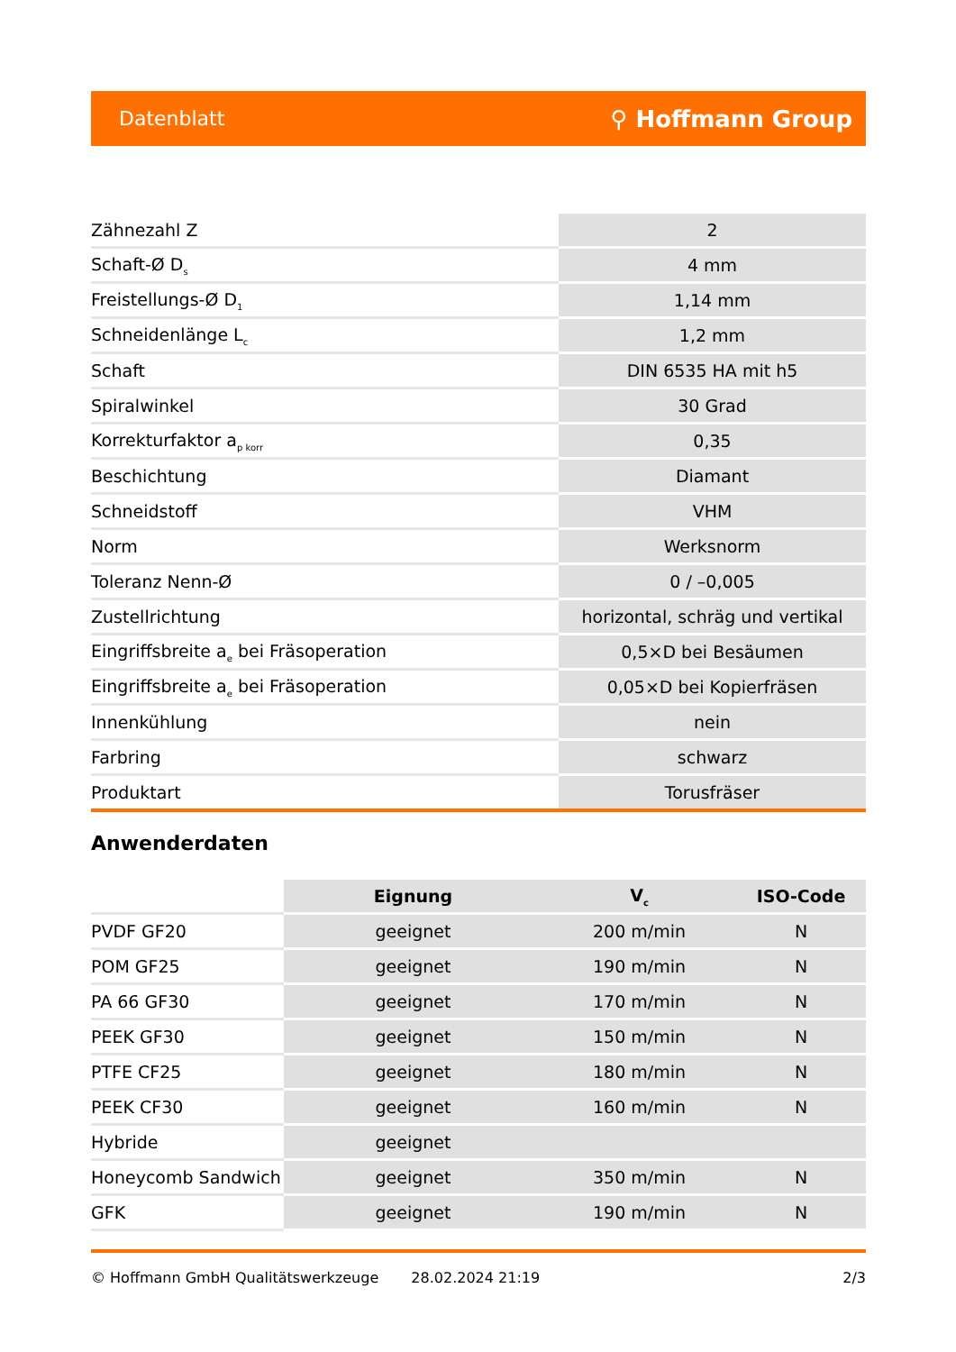Datenblatt ⚲ Hoffmann Group
| Zähnezahl Z | 2 |
| Schaft-Ø D<sub>s</sub> | 4 mm |
| Freistellungs-Ø D<sub>1</sub> | 1,14 mm |
| Schneidenlänge L<sub>c</sub> | 1,2 mm |
| Schaft | DIN 6535 HA mit h5 |
| Spiralwinkel | 30 Grad |
| Korrekturfaktor a<sub>p korr</sub> | 0,35 |
| Beschichtung | Diamant |
| Schneidstoff | VHM |
| Norm | Werksnorm |
| Toleranz Nenn-Ø | 0 / –0,005 |
| Zustellrichtung | horizontal, schräg und vertikal |
| Eingriffsbreite a<sub>e</sub> bei Fräsoperation | 0,5×D bei Besäumen |
| Eingriffsbreite a<sub>e</sub> bei Fräsoperation | 0,05×D bei Kopierfräsen |
| Innenkühlung | nein |
| Farbring | schwarz |
| Produktart | Torusfräser |
Anwenderdaten
| | Eignung | V<sub>c</sub> | ISO-Code |
| PVDF GF20 | geeignet | 200 m/min | N |
| POM GF25 | geeignet | 190 m/min | N |
| PA 66 GF30 | geeignet | 170 m/min | N |
| PEEK GF30 | geeignet | 150 m/min | N |
| PTFE CF25 | geeignet | 180 m/min | N |
| PEEK CF30 | geeignet | 160 m/min | N |
| Hybride | geeignet | | |
| Honeycomb Sandwich | geeignet | 350 m/min | N |
| GFK | geeignet | 190 m/min | N |
© Hoffmann GmbH Qualitätswerkzeuge 28.02.2024 21:19 2/3